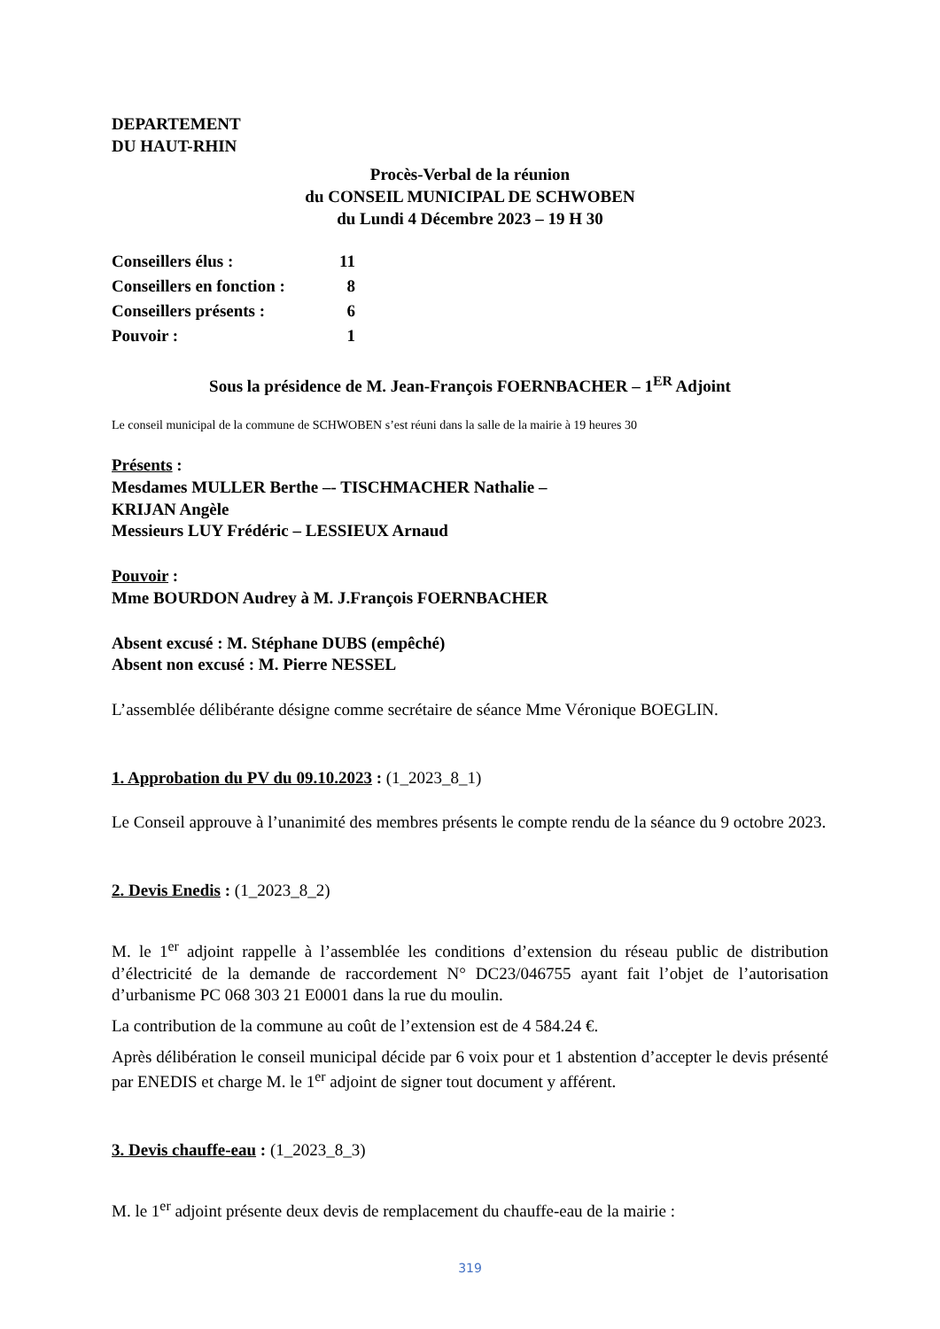DEPARTEMENT
DU HAUT-RHIN
Procès-Verbal de la réunion
du CONSEIL MUNICIPAL DE SCHWOBEN
du Lundi 4 Décembre 2023 – 19 H 30
| Conseillers élus : | 11 |
| Conseillers en fonction : | 8 |
| Conseillers présents : | 6 |
| Pouvoir : | 1 |
Sous la présidence de M. Jean-François FOERNBACHER – 1<sup>ER</sup> Adjoint
Le conseil municipal de la commune de SCHWOBEN s’est réuni dans la salle de la mairie à 19 heures 30
Présents :
Mesdames MULLER Berthe –- TISCHMACHER Nathalie –
KRIJAN Angèle
Messieurs LUY Frédéric – LESSIEUX Arnaud
Pouvoir :
Mme BOURDON Audrey à M. J.François FOERNBACHER
Absent excusé : M. Stéphane DUBS (empêché)
Absent non excusé : M. Pierre NESSEL
L’assemblée délibérante désigne comme secrétaire de séance Mme Véronique BOEGLIN.
1. Approbation du PV du 09.10.2023 : (1_2023_8_1)
Le Conseil approuve à l’unanimité des membres présents le compte rendu de la séance du 9 octobre 2023.
2. Devis Enedis : (1_2023_8_2)
M. le 1<sup>er</sup> adjoint rappelle à l’assemblée les conditions d’extension du réseau public de distribution d’électricité de la demande de raccordement N° DC23/046755 ayant fait l’objet de l’autorisation d’urbanisme PC 068 303 21 E0001 dans la rue du moulin.
La contribution de la commune au coût de l’extension est de 4 584.24 €.
Après délibération le conseil municipal décide par 6 voix pour et 1 abstention d’accepter le devis présenté par ENEDIS et charge M. le 1<sup>er</sup> adjoint de signer tout document y afférent.
3. Devis chauffe-eau : (1_2023_8_3)
M. le 1<sup>er</sup> adjoint présente deux devis de remplacement du chauffe-eau de la mairie :
319